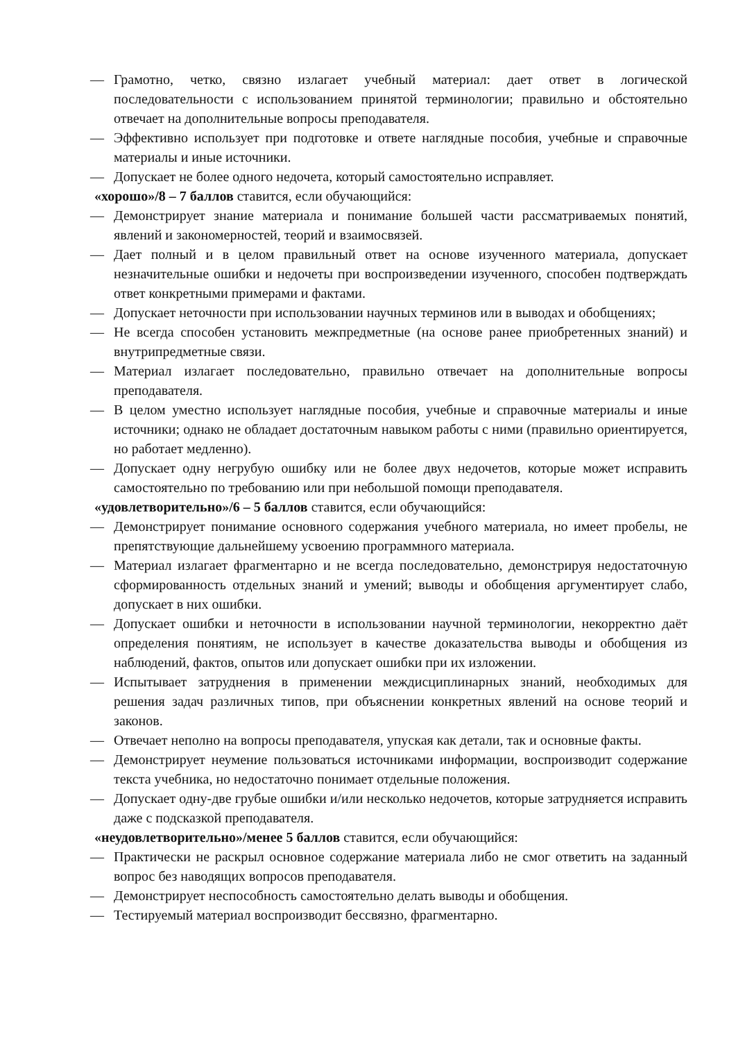— Грамотно, четко, связно излагает учебный материал: дает ответ в логической последовательности с использованием принятой терминологии; правильно и обстоятельно отвечает на дополнительные вопросы преподавателя.
— Эффективно использует при подготовке и ответе наглядные пособия, учебные и справочные материалы и иные источники.
— Допускает не более одного недочета, который самостоятельно исправляет.
«хорошо»/8 – 7 баллов ставится, если обучающийся:
— Демонстрирует знание материала и понимание большей части рассматриваемых понятий, явлений и закономерностей, теорий и взаимосвязей.
— Дает полный и в целом правильный ответ на основе изученного материала, допускает незначительные ошибки и недочеты при воспроизведении изученного, способен подтверждать ответ конкретными примерами и фактами.
— Допускает неточности при использовании научных терминов или в выводах и обобщениях;
— Не всегда способен установить межпредметные (на основе ранее приобретенных знаний) и внутрипредметные связи.
— Материал излагает последовательно, правильно отвечает на дополнительные вопросы преподавателя.
— В целом уместно использует наглядные пособия, учебные и справочные материалы и иные источники; однако не обладает достаточным навыком работы с ними (правильно ориентируется, но работает медленно).
— Допускает одну негрубую ошибку или не более двух недочетов, которые может исправить самостоятельно по требованию или при небольшой помощи преподавателя.
«удовлетворительно»/6 – 5 баллов ставится, если обучающийся:
— Демонстрирует понимание основного содержания учебного материала, но имеет пробелы, не препятствующие дальнейшему усвоению программного материала.
— Материал излагает фрагментарно и не всегда последовательно, демонстрируя недостаточную сформированность отдельных знаний и умений; выводы и обобщения аргументирует слабо, допускает в них ошибки.
— Допускает ошибки и неточности в использовании научной терминологии, некорректно даёт определения понятиям, не использует в качестве доказательства выводы и обобщения из наблюдений, фактов, опытов или допускает ошибки при их изложении.
— Испытывает затруднения в применении междисциплинарных знаний, необходимых для решения задач различных типов, при объяснении конкретных явлений на основе теорий и законов.
— Отвечает неполно на вопросы преподавателя, упуская как детали, так и основные факты.
— Демонстрирует неумение пользоваться источниками информации, воспроизводит содержание текста учебника, но недостаточно понимает отдельные положения.
— Допускает одну-две грубые ошибки и/или несколько недочетов, которые затрудняется исправить даже с подсказкой преподавателя.
«неудовлетворительно»/менее 5 баллов ставится, если обучающийся:
— Практически не раскрыл основное содержание материала либо не смог ответить на заданный вопрос без наводящих вопросов преподавателя.
— Демонстрирует неспособность самостоятельно делать выводы и обобщения.
— Тестируемый материал воспроизводит бессвязно, фрагментарно.